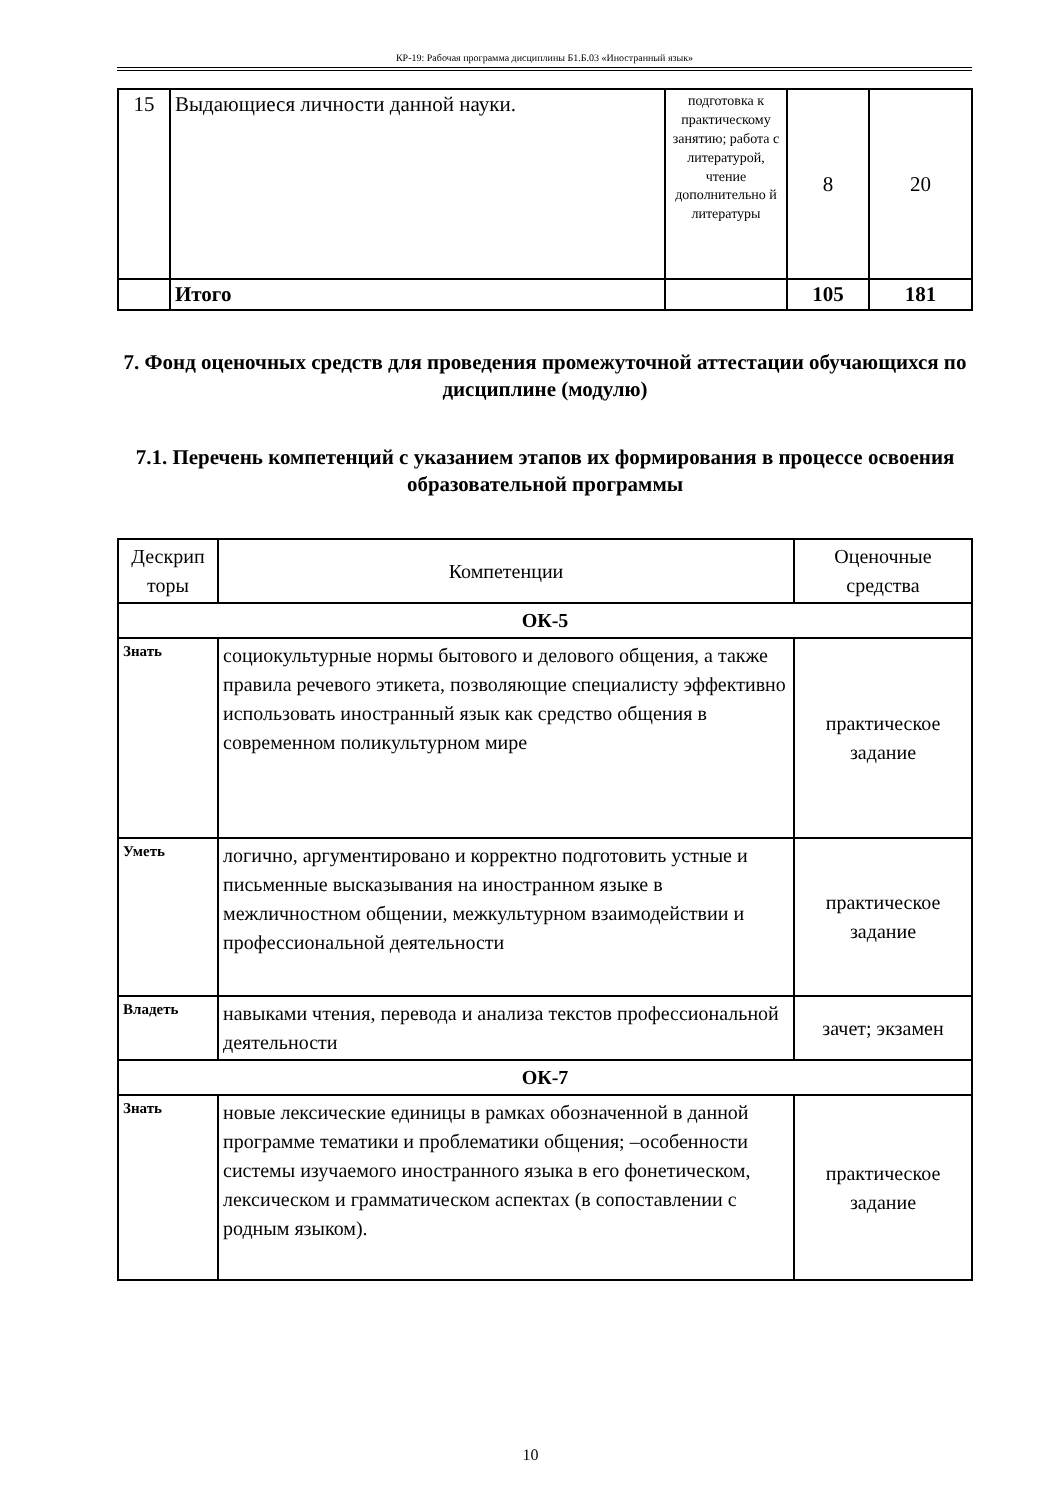КР-19: Рабочая программа дисциплины Б1.Б.03 «Иностранный язык»
| 15 | Выдающиеся личности данной науки. | подготовка к практическому занятию; работа с литературой, чтение дополнительно й литературы | 8 | 20 |
| | Итого | | 105 | 181 |
7. Фонд оценочных средств для проведения промежуточной аттестации обучающихся по дисциплине (модулю)
7.1. Перечень компетенций с указанием этапов их формирования в процессе освоения образовательной программы
| Дескрип торы | Компетенции | Оценочные средства |
| ОК-5 | | |
| Знать | социокультурные нормы бытового и делового общения, а также правила речевого этикета, позволяющие специалисту эффективно использовать иностранный язык как средство общения в современном поликультурном мире | практическое задание |
| Уметь | логично, аргументировано и корректно подготовить устные и письменные высказывания на иностранном языке в межличностном общении, межкультурном взаимодействии и профессиональной деятельности | практическое задание |
| Владеть | навыками чтения, перевода и анализа текстов профессиональной деятельности | зачет; экзамен |
| ОК-7 | | |
| Знать | новые лексические единицы в рамках обозначенной в данной программе тематики и проблематики общения; –особенности системы изучаемого иностранного языка в его фонетическом, лексическом и грамматическом аспектах (в сопоставлении с родным языком). | практическое задание |
10